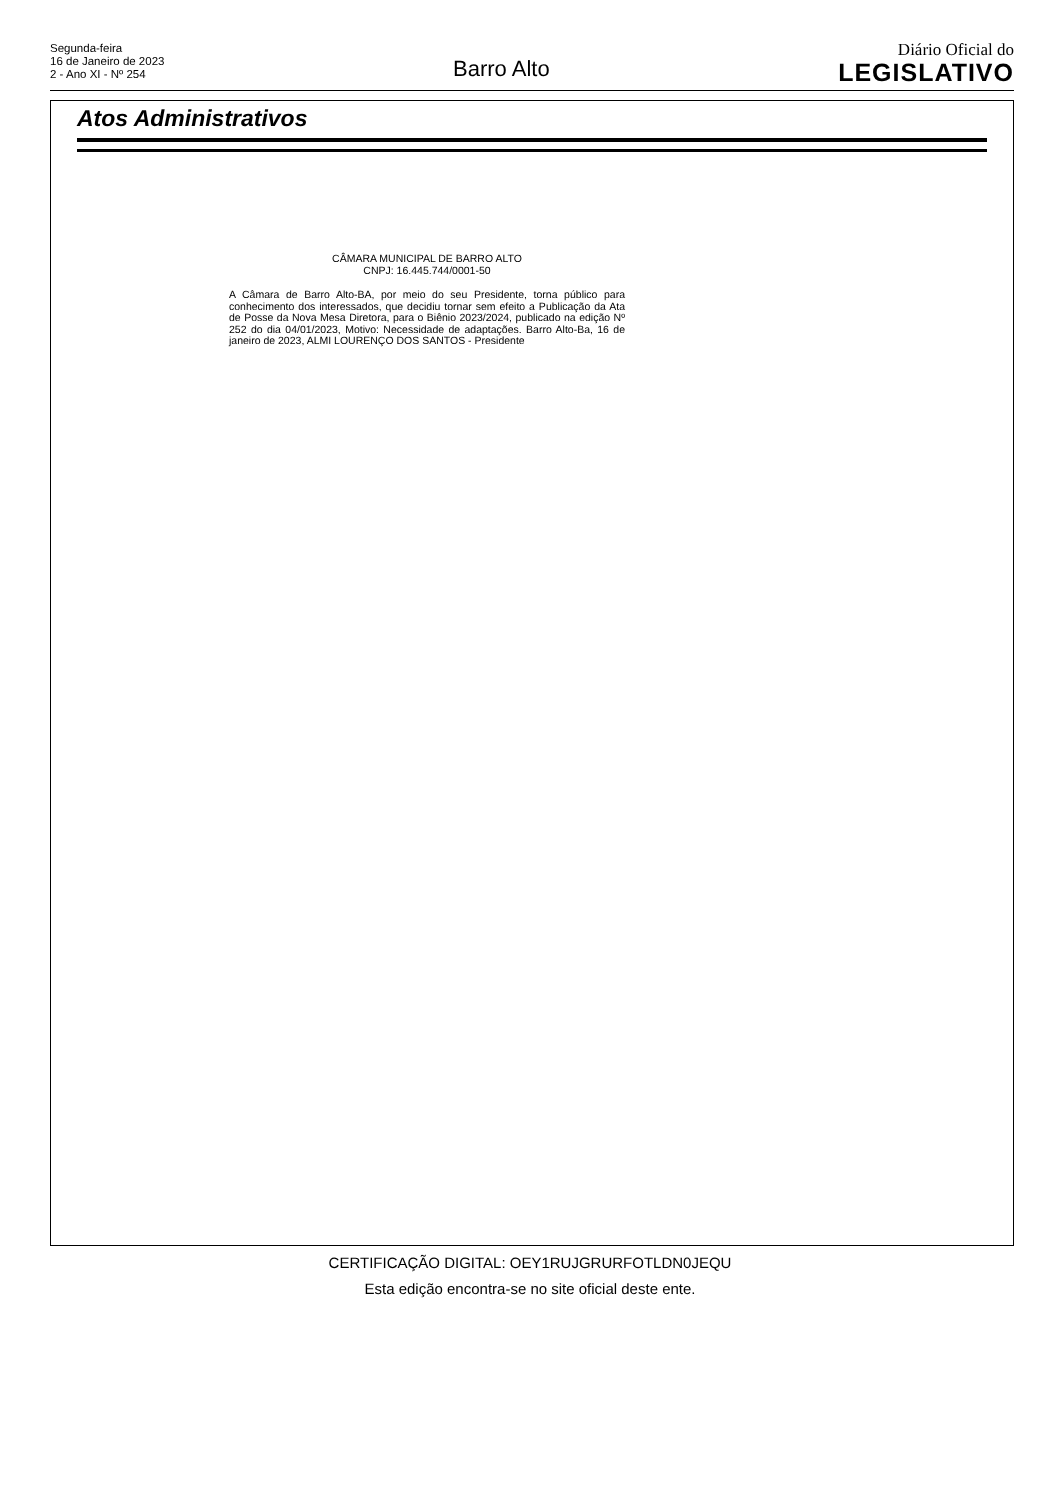Segunda-feira
16 de Janeiro de 2023
2 - Ano XI - Nº 254
Barro Alto
Diário Oficial do
LEGISLATIVO
Atos Administrativos
CÂMARA MUNICIPAL DE BARRO ALTO
CNPJ: 16.445.744/0001-50
A Câmara de Barro Alto-BA, por meio do seu Presidente, torna público para conhecimento dos interessados, que decidiu tornar sem efeito a Publicação da Ata de Posse da Nova Mesa Diretora, para o Biênio 2023/2024, publicado na edição Nº 252 do dia 04/01/2023, Motivo: Necessidade de adaptações. Barro Alto-Ba, 16 de janeiro de 2023, ALMI LOURENÇO DOS SANTOS - Presidente
CERTIFICAÇÃO DIGITAL: OEY1RUJGRURFOTLDN0JEQU
Esta edição encontra-se no site oficial deste ente.